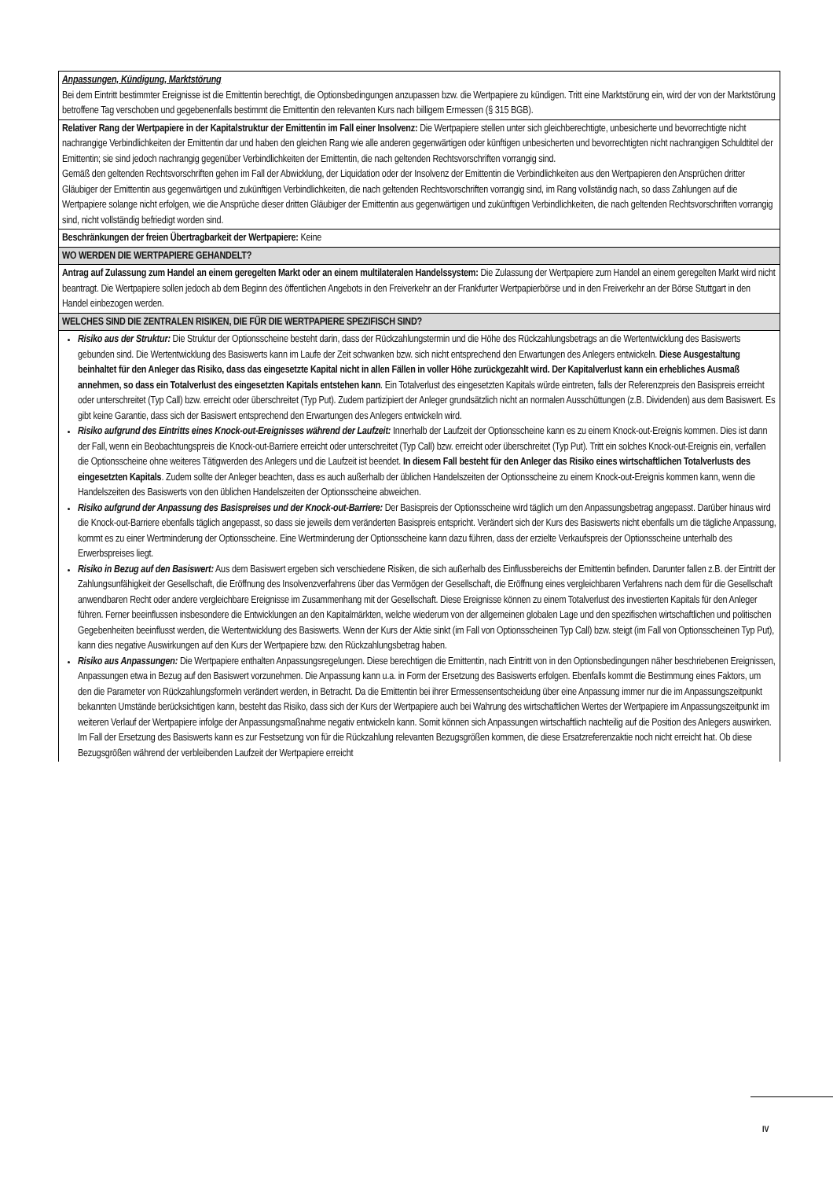| Anpassungen, Kündigung, Marktstörung Bei dem Eintritt bestimmter Ereignisse ist die Emittentin berechtigt, die Optionsbedingungen anzupassen bzw. die Wertpapiere zu kündigen. Tritt eine Marktstörung ein, wird der von der Marktstörung betroffene Tag verschoben und gegebenenfalls bestimmt die Emittentin den relevanten Kurs nach billigem Ermessen (§ 315 BGB). |
| Relativer Rang der Wertpapiere in der Kapitalstruktur der Emittentin im Fall einer Insolvenz: Die Wertpapiere stellen unter sich gleichberechtigte, unbesicherte und bevorrechtigte nicht nachrangige Verbindlichkeiten der Emittentin dar und haben den gleichen Rang wie alle anderen gegenwärtigen oder künftigen unbesicherten und bevorrechtigten nicht nachrangigen Schuldtitel der Emittentin; sie sind jedoch nachrangig gegenüber Verbindlichkeiten der Emittentin, die nach geltenden Rechtsvorschriften vorrangig sind. Gemäß den geltenden Rechtsvorschriften gehen im Fall der Abwicklung, der Liquidation oder der Insolvenz der Emittentin die Verbindlichkeiten aus den Wertpapieren den Ansprüchen dritter Gläubiger der Emittentin aus gegenwärtigen und zukünftigen Verbindlichkeiten, die nach geltenden Rechtsvorschriften vorrangig sind, im Rang vollständig nach, so dass Zahlungen auf die Wertpapiere solange nicht erfolgen, wie die Ansprüche dieser dritten Gläubiger der Emittentin aus gegenwärtigen und zukünftigen Verbindlichkeiten, die nach geltenden Rechtsvorschriften vorrangig sind, nicht vollständig befriedigt worden sind. |
| Beschränkungen der freien Übertragbarkeit der Wertpapiere: Keine |
| WO WERDEN DIE WERTPAPIERE GEHANDELT? |
| Antrag auf Zulassung zum Handel an einem geregelten Markt oder an einem multilateralen Handelssystem: Die Zulassung der Wertpapiere zum Handel an einem geregelten Markt wird nicht beantragt. Die Wertpapiere sollen jedoch ab dem Beginn des öffentlichen Angebots in den Freiverkehr an der Frankfurter Wertpapierbörse und in den Freiverkehr an der Börse Stuttgart in den Handel einbezogen werden. |
| WELCHES SIND DIE ZENTRALEN RISIKEN, DIE FÜR DIE WERTPAPIERE SPEZIFISCH SIND? |
| Risiko aus der Struktur: Die Struktur der Optionsscheine besteht darin, dass der Rückzahlungstermin und die Höhe des Rückzahlungsbetrags an die Wertentwicklung des Basiswerts gebunden sind. Die Wertentwicklung des Basiswerts kann im Laufe der Zeit schwanken bzw. sich nicht entsprechend den Erwartungen des Anlegers entwickeln. Diese Ausgestaltung beinhaltet für den Anleger das Risiko, dass das eingesetzte Kapital nicht in allen Fällen in voller Höhe zurückgezahlt wird. Der Kapitalverlust kann ein erhebliches Ausmaß annehmen, so dass ein Totalverlust des eingesetzten Kapitals entstehen kann . Ein Totalverlust des eingesetzten Kapitals würde eintreten, falls der Referenzpreis den Basispreis erreicht oder unterschreitet (Typ Call) bzw. erreicht oder überschreitet (Typ Put). Zudem partizipiert der Anleger grundsätzlich nicht an normalen Ausschüttungen (z.B. Dividenden) aus dem Basiswert. Es gibt keine Garantie, dass sich der Basiswert entsprechend den Erwartungen des Anlegers entwickeln wird. Risiko aufgrund des Eintritts eines Knock-out-Ereignisses während der Laufzeit: Innerhalb der Laufzeit der Optionsscheine kann es zu einem Knock-out-Ereignis kommen. Dies ist dann der Fall, wenn ein Beobachtungspreis die Knock-out-Barriere erreicht oder unterschreitet (Typ Call) bzw. erreicht oder überschreitet (Typ Put). Tritt ein solches Knock-out-Ereignis ein, verfallen die Optionsscheine ohne weiteres Tätigwerden des Anlegers und die Laufzeit ist beendet. In diesem Fall besteht für den Anleger das Risiko eines wirtschaftlichen Totalverlusts des eingesetzten Kapitals . Zudem sollte der Anleger beachten, dass es auch außerhalb der üblichen Handelszeiten der Optionsscheine zu einem Knock-out-Ereignis kommen kann, wenn die Handelszeiten des Basiswerts von den üblichen Handelszeiten der Optionsscheine abweichen. Risiko aufgrund der Anpassung des Basispreises und der Knock-out-Barriere: Der Basispreis der Optionsscheine wird täglich um den Anpassungsbetrag angepasst. Darüber hinaus wird die Knock-out-Barriere ebenfalls täglich angepasst, so dass sie jeweils dem veränderten Basispreis entspricht. Verändert sich der Kurs des Basiswerts nicht ebenfalls um die tägliche Anpassung, kommt es zu einer Wertminderung der Optionsscheine. Eine Wertminderung der Optionsscheine kann dazu führen, dass der erzielte Verkaufspreis der Optionsscheine unterhalb des Erwerbspreises liegt. Risiko in Bezug auf den Basiswert: Aus dem Basiswert ergeben sich verschiedene Risiken, die sich außerhalb des Einflussbereichs der Emittentin befinden. Darunter fallen z.B. der Eintritt der Zahlungsunfähigkeit der Gesellschaft, die Eröffnung des Insolvenzverfahrens über das Vermögen der Gesellschaft, die Eröffnung eines vergleichbaren Verfahrens nach dem für die Gesellschaft anwendbaren Recht oder andere vergleichbare Ereignisse im Zusammenhang mit der Gesellschaft. Diese Ereignisse können zu einem Totalverlust des investierten Kapitals für den Anleger führen. Ferner beeinflussen insbesondere die Entwicklungen an den Kapitalmärkten, welche wiederum von der allgemeinen globalen Lage und den spezifischen wirtschaftlichen und politischen Gegebenheiten beeinflusst werden, die Wertentwicklung des Basiswerts. Wenn der Kurs der Aktie sinkt (im Fall von Optionsscheinen Typ Call) bzw. steigt (im Fall von Optionsscheinen Typ Put), kann dies negative Auswirkungen auf den Kurs der Wertpapiere bzw. den Rückzahlungsbetrag haben. Risiko aus Anpassungen: Die Wertpapiere enthalten Anpassungsregelungen. Diese berechtigen die Emittentin, nach Eintritt von in den Optionsbedingungen näher beschriebenen Ereignissen, Anpassungen etwa in Bezug auf den Basiswert vorzunehmen. Die Anpassung kann u.a. in Form der Ersetzung des Basiswerts erfolgen. Ebenfalls kommt die Bestimmung eines Faktors, um den die Parameter von Rückzahlungsformeln verändert werden, in Betracht. Da die Emittentin bei ihrer Ermessensentscheidung über eine Anpassung immer nur die im Anpassungszeitpunkt bekannten Umstände berücksichtigen kann, besteht das Risiko, dass sich der Kurs der Wertpapiere auch bei Wahrung des wirtschaftlichen Wertes der Wertpapiere im Anpassungszeitpunkt im weiteren Verlauf der Wertpapiere infolge der Anpassungsmaßnahme negativ entwickeln kann. Somit können sich Anpassungen wirtschaftlich nachteilig auf die Position des Anlegers auswirken. Im Fall der Ersetzung des Basiswerts kann es zur Festsetzung von für die Rückzahlung relevanten Bezugsgrößen kommen, die diese Ersatzreferenzaktie noch nicht erreicht hat. Ob diese Bezugsgrößen während der verbleibenden Laufzeit der Wertpapiere erreicht |
IV